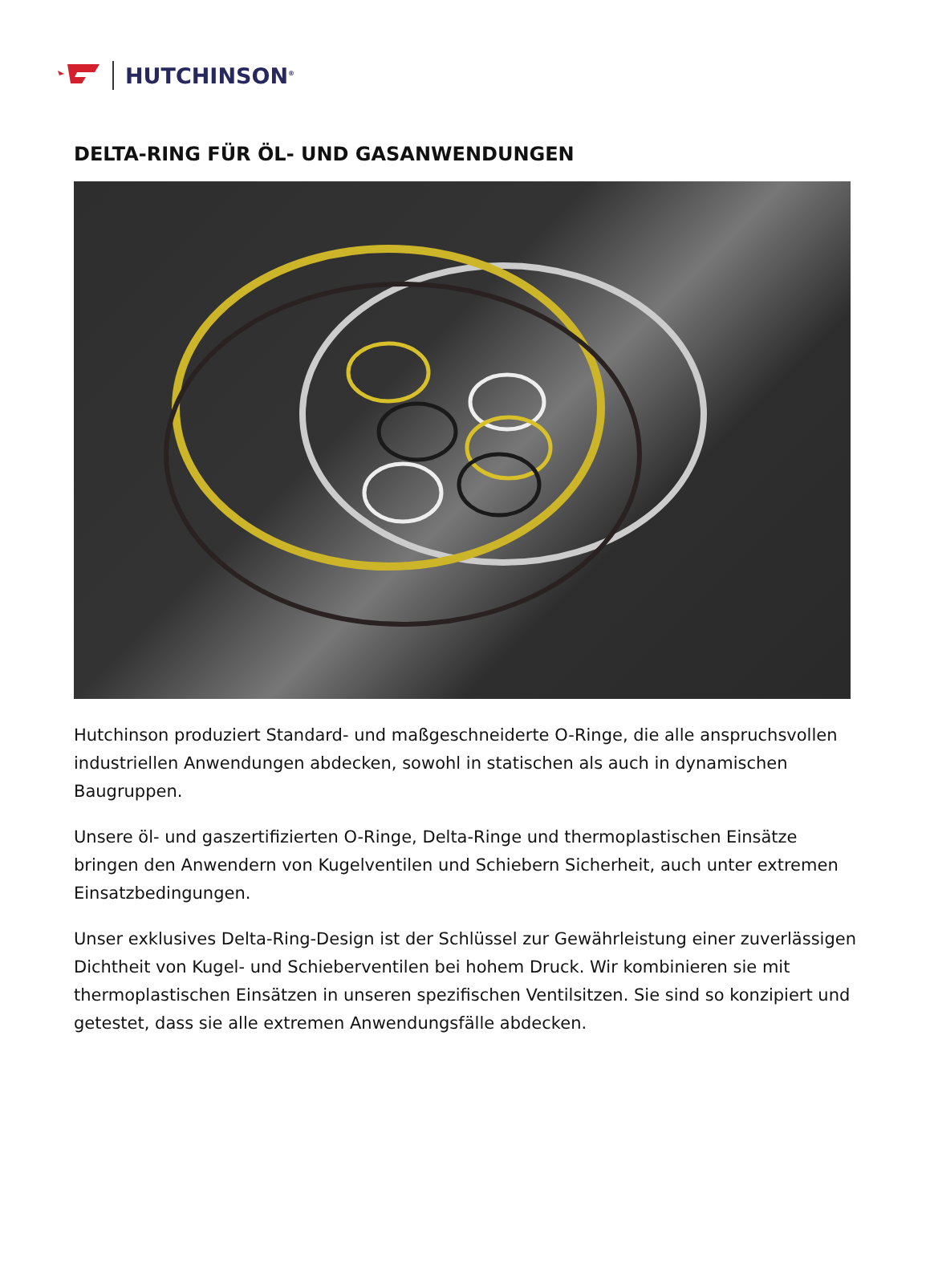HUTCHINSON<sup>®</sup>
DELTA-RING FÜR ÖL- UND GASANWENDUNGEN
Hutchinson produziert Standard- und maßgeschneiderte O-Ringe, die alle anspruchsvollen industriellen Anwendungen abdecken, sowohl in statischen als auch in dynamischen Baugruppen.
Unsere öl- und gaszertifizierten O-Ringe, Delta-Ringe und thermoplastischen Einsätze bringen den Anwendern von Kugelventilen und Schiebern Sicherheit, auch unter extremen Einsatzbedingungen.
Unser exklusives Delta-Ring-Design ist der Schlüssel zur Gewährleistung einer zuverlässigen Dichtheit von Kugel- und Schieberventilen bei hohem Druck. Wir kombinieren sie mit thermoplastischen Einsätzen in unseren spezifischen Ventilsitzen. Sie sind so konzipiert und getestet, dass sie alle extremen Anwendungsfälle abdecken.